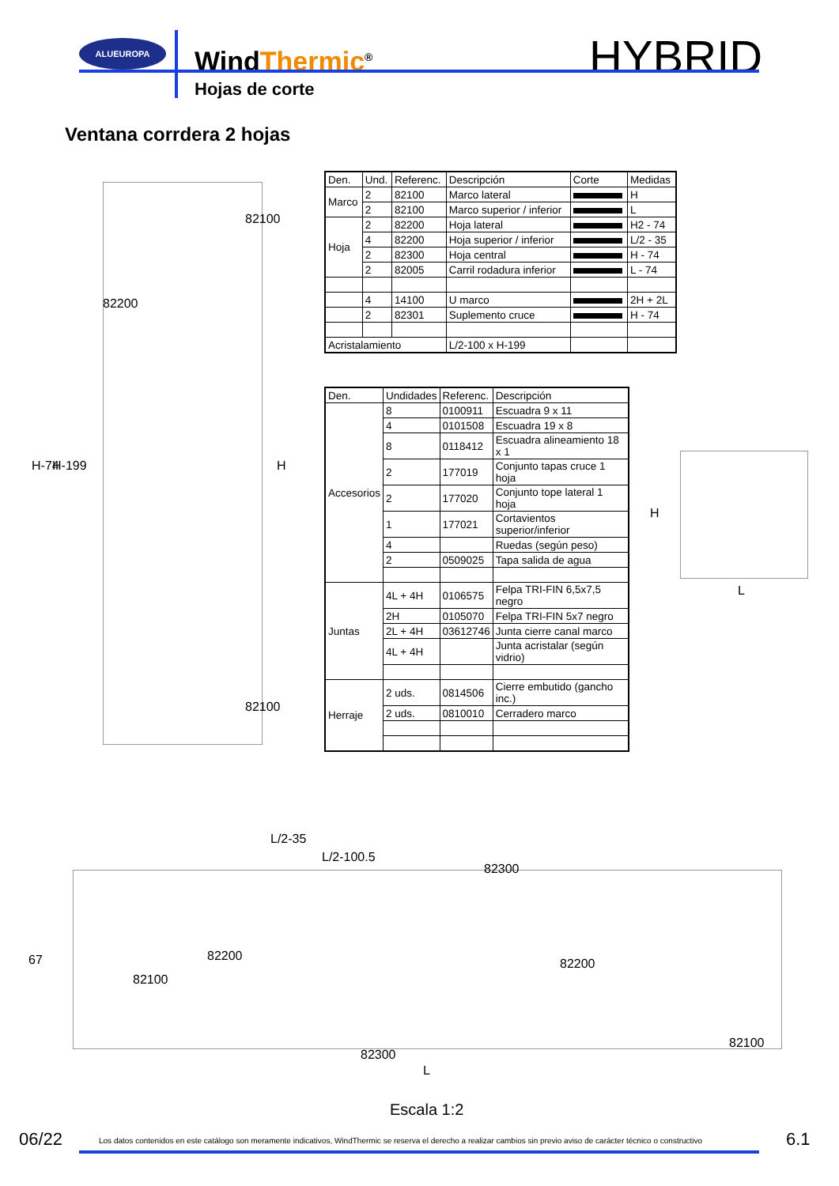ALUEUROPA
WindThermic<sup>®</sup> HYBRID
Hojas de corte
Ventana corrdera 2 hojas
| Den. | Und. | Referenc. | Descripción | Corte | Medidas |
| --- | --- | --- | --- | --- | --- |
| Marco | 2 | 82100 | Marco lateral | | H |
| | 2 | 82100 | Marco superior / inferior | | L |
| Hoja | 2 | 82200 | Hoja lateral | | H2 - 74 |
| | 4 | 82200 | Hoja superior / inferior | | L/2 - 35 |
| | 2 | 82300 | Hoja central | | H - 74 |
| | 2 | 82005 | Carril rodadura inferior | | L - 74 |
| | 4 | 14100 | U marco | | 2H + 2L |
| | 2 | 82301 | Suplemento cruce | | H - 74 |
| Acristalamiento | | | L/2-100 x H-199 | | |
| Den. | Undidades | Referenc. | Descripción |
| --- | --- | --- | --- |
| Accesorios | 8 | 0100911 | Escuadra 9 x 11 |
| | 4 | 0101508 | Escuadra 19 x 8 |
| | 8 | 0118412 | Escuadra alineamiento 18 x 1 |
| | 2 | 177019 | Conjunto tapas cruce 1 hoja |
| | 2 | 177020 | Conjunto tope lateral 1 hoja |
| | 1 | 177021 | Cortavientos superior/inferior |
| | 4 | | Ruedas (según peso) |
| | 2 | 0509025 | Tapa salida de agua |
| Juntas | 4L + 4H | 0106575 | Felpa TRI-FIN 6,5x7,5 negro |
| | 2H | 0105070 | Felpa TRI-FIN 5x7 negro |
| | 2L + 4H | 03612746 | Junta cierre canal marco |
| | 4L + 4H | | Junta acristalar (según vidrio) |
| Herraje | 2 uds. | 0814506 | Cierre embutido (gancho inc.) |
| | 2 uds. | 0810010 | Cerradero marco |
82100
82200
H-74 H-199 H
82100
H
L
L/2-35
L/2-100.5
82300
82200
67
82100
82200
82100
82300
L
Escala 1:2
06/22
Los datos contenidos en este catálogo son meramente indicativos, WindThermic se reserva el derecho a realizar cambios sin previo aviso de carácter técnico o constructivo
6.1